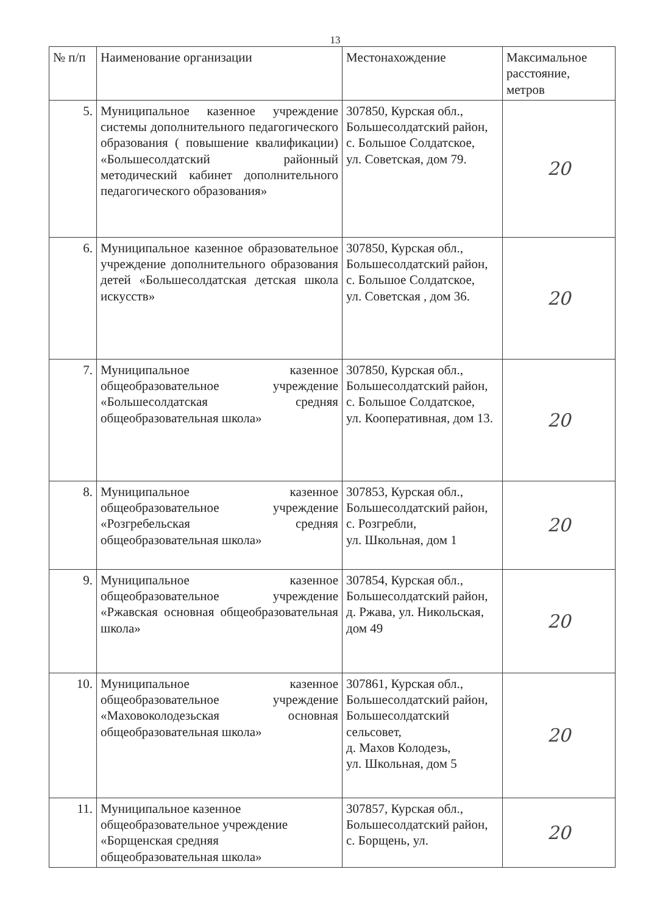13
| № п/п | Наименование организации | Местонахождение | Максимальное расстояние, метров |
| --- | --- | --- | --- |
| 5. | Муниципальное казенное учреждение системы дополнительного педагогического образования ( повышение квалификации) «Большесолдатский районный методический кабинет дополнительного педагогического образования» | 307850, Курская обл., Большесолдатский район, с. Большое Солдатское, ул. Советская, дом 79. | 20 |
| 6. | Муниципальное казенное образовательное учреждение дополнительного образования детей «Большесолдатская детская школа искусств» | 307850, Курская обл., Большесолдатский район, с. Большое Солдатское, ул. Советская , дом 36. | 20 |
| 7. | Муниципальное казенное общеобразовательное учреждение «Большесолдатская средняя общеобразовательная школа» | 307850, Курская обл., Большесолдатский район, с. Большое Солдатское, ул. Кооперативная, дом 13. | 20 |
| 8. | Муниципальное казенное общеобразовательное учреждение «Розгребельская средняя общеобразовательная школа» | 307853, Курская обл., Большесолдатский район, с. Розгребли, ул. Школьная, дом 1 | 20 |
| 9. | Муниципальное казенное общеобразовательное учреждение «Ржавская основная общеобразовательная школа» | 307854, Курская обл., Большесолдатский район, д. Ржава, ул. Никольская, дом 49 | 20 |
| 10. | Муниципальное казенное общеобразовательное учреждение «Маховоколодезьская основная общеобразовательная школа» | 307861, Курская обл., Большесолдатский район, Большесолдатский сельсовет, д. Махов Колодезь, ул. Школьная, дом 5 | 20 |
| 11. | Муниципальное казенное общеобразовательное учреждение «Борщенская средняя общеобразовательная школа» | 307857, Курская обл., Большесолдатский район, с. Борщень, ул. | 20 |